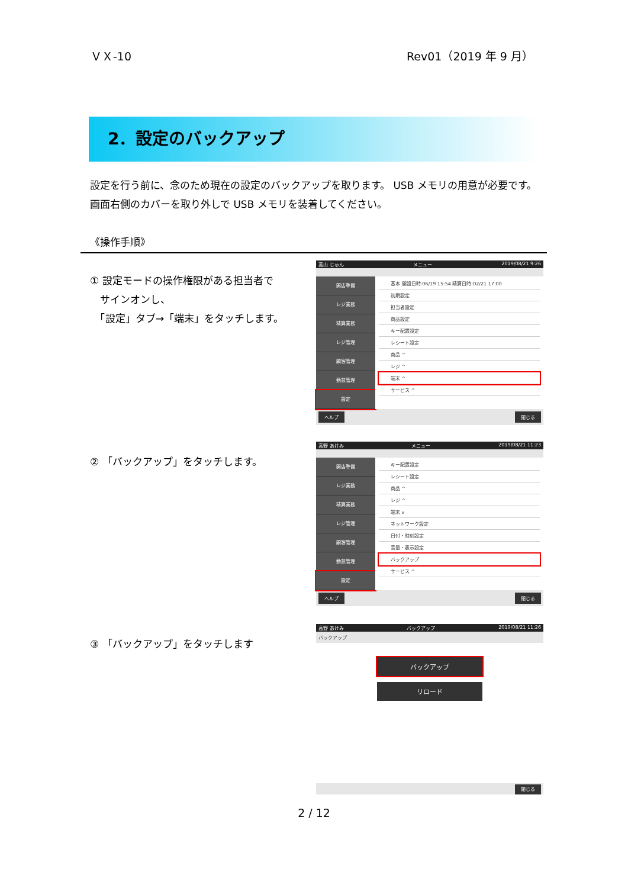ＶＸ-10 Rev01（2019 年 9 月）
2．設定のバックアップ
設定を行う前に、念のため現在の設定のバックアップを取ります。 USB メモリの用意が必要です。
画面右側のカバーを取り外しで USB メモリを装着してください。
《操作手順》
① 設定モードの操作権限がある担当者で
　サインオンし、
　「設定」タブ→「端末」をタッチします。
高山 じゅん メニュー 2019/08/21 9:26
開店準備
レジ業務
精算業務
レジ管理
顧客管理
勤怠管理
設定
基本 開設日時:06/19 15:54 精算日時:02/21 17:00
初期設定
担当者設定
商品設定
キー配置設定
レシート設定
商品 ^
レジ ^
端末 ^
サービス ^
ヘルプ 閉じる
② 「バックアップ」をタッチします。
高野 あけみ メニュー 2019/08/21 11:23
開店準備
レジ業務
精算業務
レジ管理
顧客管理
勤怠管理
設定
キー配置設定
レシート設定
商品 ^
レジ ^
端末 v
ネットワーク設定
日付・時刻設定
音量・表示設定
バックアップ
サービス ^
ヘルプ 閉じる
③ 「バックアップ」をタッチします
高野 あけみ バックアップ 2019/08/21 11:26
バックアップ
バックアップ
リロード
閉じる
2 / 12